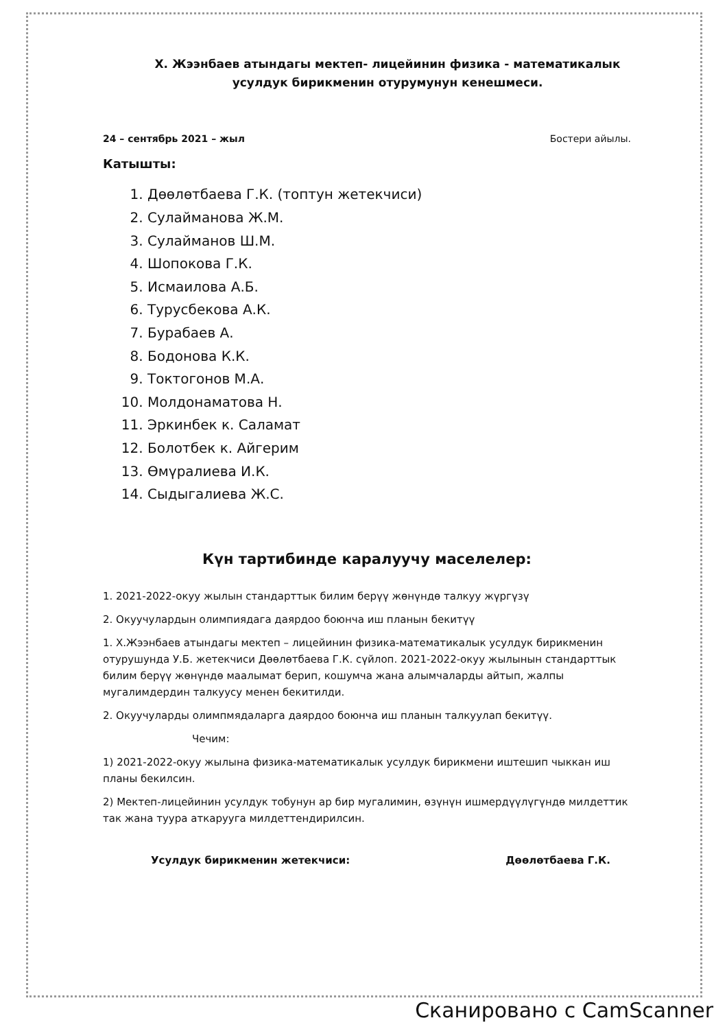Х. Жээнбаев атындагы мектеп- лицейинин физика - математикалык усулдук бирикменин отурумунун кенешмеси.
24 – сентябрь 2021 – жыл Бостери айылы.
Катышты:
1. Дөөлөтбаева Г.К. (топтун жетекчиси)
2. Сулайманова Ж.М.
3. Сулайманов Ш.М.
4. Шопокова Г.К.
5. Исмаилова А.Б.
6. Турусбекова А.К.
7. Бурабаев А.
8. Бодонова К.К.
9. Токтогонов М.А.
10. Молдонаматова Н.
11. Эркинбек к. Саламат
12. Болотбек к. Айгерим
13. Өмүралиева И.К.
14. Сыдыгалиева Ж.С.
Күн тартибинде каралуучу маселелер:
1. 2021-2022-окуу жылын стандарттык билим берүү жөнүндө талкуу жүргүзү
2. Окуучулардын олимпиядага даярдоо боюнча иш планын бекитүү
1. Х.Жээнбаев атындагы мектеп – лицейинин физика-математикалык усулдук бирикменин отурушунда У.Б. жетекчиси Дөөлөтбаева Г.К. сүйлоп. 2021-2022-окуу жылынын стандарттык билим берүү жөнүндө маалымат берип, кошумча жана алымчаларды айтып, жалпы мугалимдердин талкуусу менен бекитилди.
2. Окуучуларды олимпмядаларга даярдоо боюнча иш планын талкуулап бекитүү.
Чечим:
1) 2021-2022-окуу жылына физика-математикалык усулдук бирикмени иштешип чыккан иш планы бекилсин.
2) Мектеп-лицейинин усулдук тобунун ар бир мугалимин, өзүнүн ишмердүүлүгүндө милдеттик так жана туура аткарууга милдеттендирилсин.
Усулдук бирикменин жетекчиси: Дөөлөтбаева Г.К.
Сканировано с CamScanner